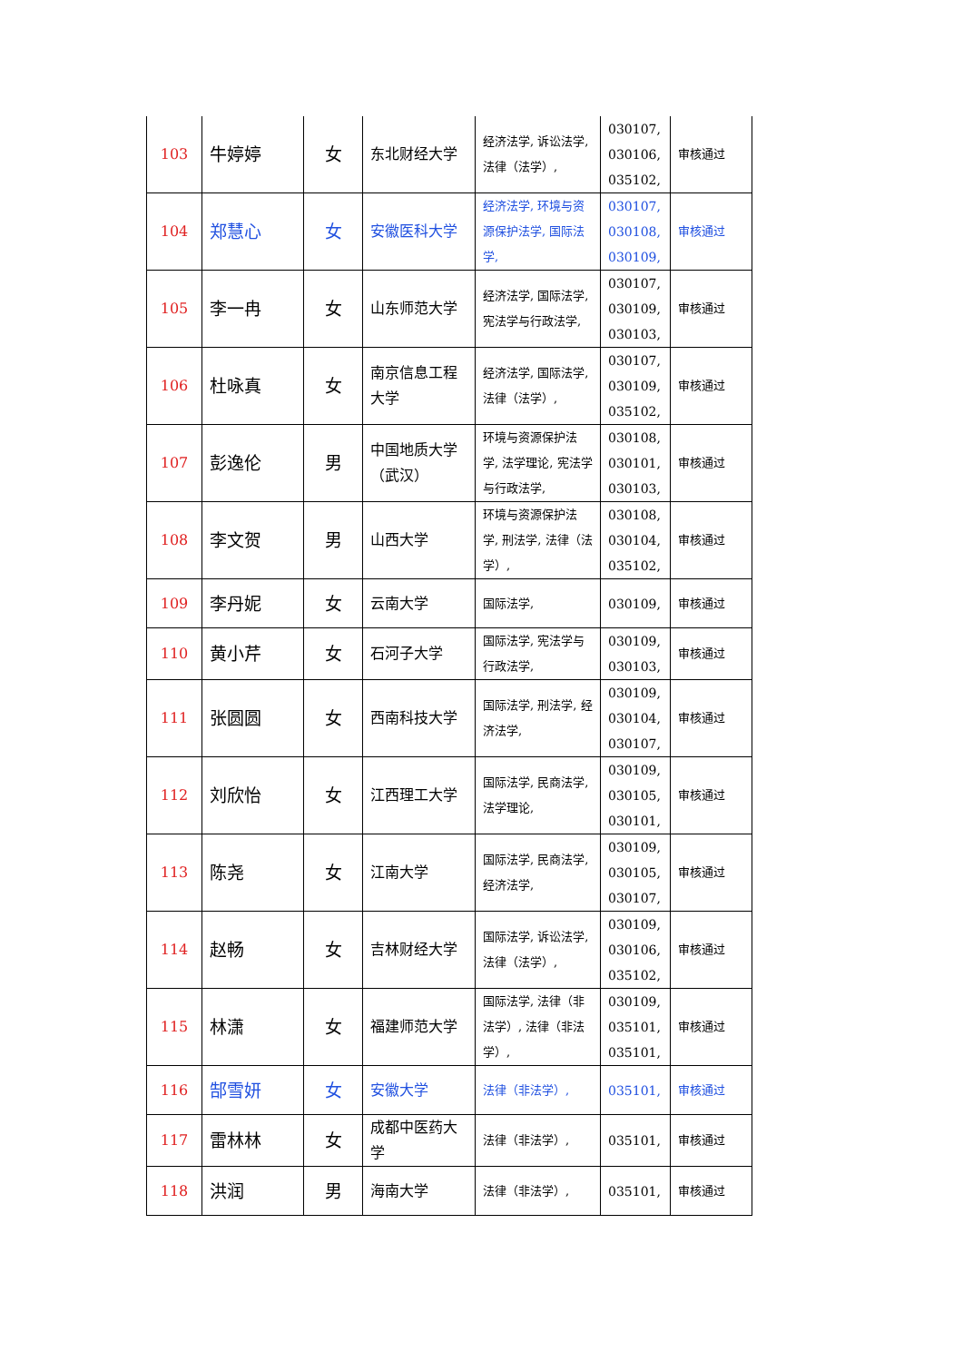| 103 | 牛婷婷 | 女 | 东北财经大学 | 经济法学, 诉讼法学, 法律（法学）, | 030107, 030106, 035102, | 审核通过 |
| 104 | 郑慧心 | 女 | 安徽医科大学 | 经济法学, 环境与资源保护法学, 国际法学, | 030107, 030108, 030109, | 审核通过 |
| 105 | 李一冉 | 女 | 山东师范大学 | 经济法学, 国际法学, 宪法学与行政法学, | 030107, 030109, 030103, | 审核通过 |
| 106 | 杜咏真 | 女 | 南京信息工程大学 | 经济法学, 国际法学, 法律（法学）, | 030107, 030109, 035102, | 审核通过 |
| 107 | 彭逸伦 | 男 | 中国地质大学（武汉） | 环境与资源保护法学, 法学理论, 宪法学与行政法学, | 030108, 030101, 030103, | 审核通过 |
| 108 | 李文贺 | 男 | 山西大学 | 环境与资源保护法学, 刑法学, 法律（法学）, | 030108, 030104, 035102, | 审核通过 |
| 109 | 李丹妮 | 女 | 云南大学 | 国际法学, | 030109, | 审核通过 |
| 110 | 黄小芹 | 女 | 石河子大学 | 国际法学, 宪法学与行政法学, | 030109, 030103, | 审核通过 |
| 111 | 张圆圆 | 女 | 西南科技大学 | 国际法学, 刑法学, 经济法学, | 030109, 030104, 030107, | 审核通过 |
| 112 | 刘欣怡 | 女 | 江西理工大学 | 国际法学, 民商法学, 法学理论, | 030109, 030105, 030101, | 审核通过 |
| 113 | 陈尧 | 女 | 江南大学 | 国际法学, 民商法学, 经济法学, | 030109, 030105, 030107, | 审核通过 |
| 114 | 赵畅 | 女 | 吉林财经大学 | 国际法学, 诉讼法学, 法律（法学）, | 030109, 030106, 035102, | 审核通过 |
| 115 | 林潇 | 女 | 福建师范大学 | 国际法学, 法律（非法学）, 法律（非法学）, | 030109, 035101, 035101, | 审核通过 |
| 116 | 郜雪妍 | 女 | 安徽大学 | 法律（非法学）, | 035101, | 审核通过 |
| 117 | 雷林林 | 女 | 成都中医药大学 | 法律（非法学）, | 035101, | 审核通过 |
| 118 | 洪润 | 男 | 海南大学 | 法律（非法学）, | 035101, | 审核通过 |